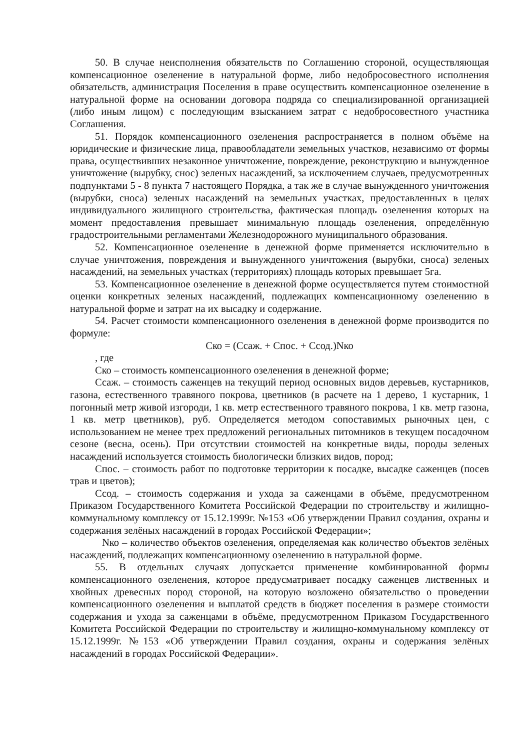50. В случае неисполнения обязательств по Соглашению стороной, осуществляющая компенсационное озеленение в натуральной форме, либо недобросовестного исполнения обязательств, администрация Поселения в праве осуществить компенсационное озеленение в натуральной форме на основании договора подряда со специализированной организацией (либо иным лицом) с последующим взысканием затрат с недобросовестного участника Соглашения.
51. Порядок компенсационного озеленения распространяется в полном объёме на юридические и физические лица, правообладатели земельных участков, независимо от формы права, осуществивших незаконное уничтожение, повреждение, реконструкцию и вынужденное уничтожение (вырубку, снос) зеленых насаждений, за исключением случаев, предусмотренных подпунктами 5 - 8 пункта 7 настоящего Порядка, а так же в случае вынужденного уничтожения (вырубки, сноса) зеленых насаждений на земельных участках, предоставленных в целях индивидуального жилищного строительства, фактическая площадь озеленения которых на момент предоставления превышает минимальную площадь озеленения, определённую градостроительными регламентами Железнодорожного муниципального образования.
52. Компенсационное озеленение в денежной форме применяется исключительно в случае уничтожения, повреждения и вынужденного уничтожения (вырубки, сноса) зеленых насаждений, на земельных участках (территориях) площадь которых превышает 5га.
53. Компенсационное озеленение в денежной форме осуществляется путем стоимостной оценки конкретных зеленых насаждений, подлежащих компенсационному озеленению в натуральной форме и затрат на их высадку и содержание.
54. Расчет стоимости компенсационного озеленения в денежной форме производится по формуле:
Ско = (Ссаж. + Спос. + Ссод.)Nко
, где
Ско – стоимость компенсационного озеленения в денежной форме;
Ссаж. – стоимость саженцев на текущий период основных видов деревьев, кустарников, газона, естественного травяного покрова, цветников (в расчете на 1 дерево, 1 кустарник, 1 погонный метр живой изгороди, 1 кв. метр естественного травяного покрова, 1 кв. метр газона, 1 кв. метр цветников), руб. Определяется методом сопоставимых рыночных цен, с использованием не менее трех предложений региональных питомников в текущем посадочном сезоне (весна, осень). При отсутствии стоимостей на конкретные виды, породы зеленых насаждений используется стоимость биологически близких видов, пород;
Спос. – стоимость работ по подготовке территории к посадке, высадке саженцев (посев трав и цветов);
Ссод. – стоимость содержания и ухода за саженцами в объёме, предусмотренном Приказом Государственного Комитета Российской Федерации по строительству и жилищно-коммунальному комплексу от 15.12.1999г. №153 «Об утверждении Правил создания, охраны и содержания зелёных насаждений в городах Российской Федерации»;
Nко – количество объектов озеленения, определяемая как количество объектов зелёных насаждений, подлежащих компенсационному озеленению в натуральной форме.
55. В отдельных случаях допускается применение комбинированной формы компенсационного озеленения, которое предусматривает посадку саженцев лиственных и хвойных древесных пород стороной, на которую возложено обязательство о проведении компенсационного озеленения и выплатой средств в бюджет поселения в размере стоимости содержания и ухода за саженцами в объёме, предусмотренном Приказом Государственного Комитета Российской Федерации по строительству и жилищно-коммунальному комплексу от 15.12.1999г. №153 «Об утверждении Правил создания, охраны и содержания зелёных насаждений в городах Российской Федерации».